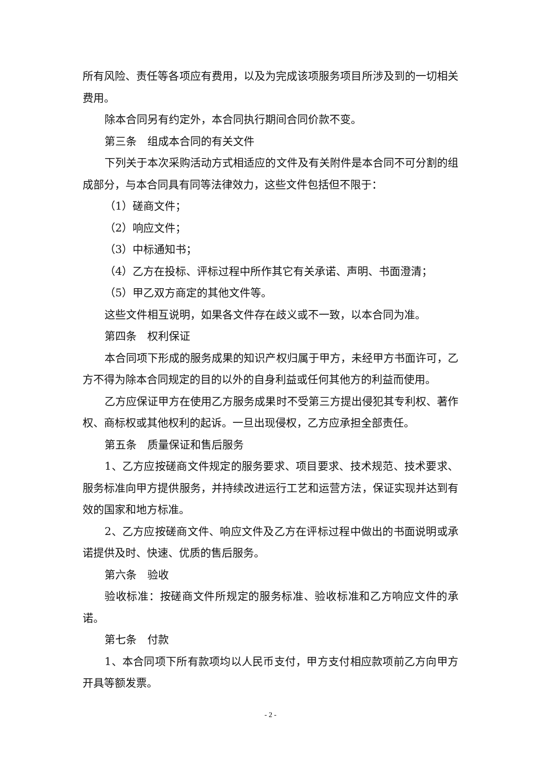所有风险、责任等各项应有费用，以及为完成该项服务项目所涉及到的一切相关费用。
除本合同另有约定外，本合同执行期间合同价款不变。
第三条　组成本合同的有关文件
下列关于本次采购活动方式相适应的文件及有关附件是本合同不可分割的组成部分，与本合同具有同等法律效力，这些文件包括但不限于：
（1）磋商文件；
（2）响应文件；
（3）中标通知书；
（4）乙方在投标、评标过程中所作其它有关承诺、声明、书面澄清；
（5）甲乙双方商定的其他文件等。
这些文件相互说明，如果各文件存在歧义或不一致，以本合同为准。
第四条　权利保证
本合同项下形成的服务成果的知识产权归属于甲方，未经甲方书面许可，乙方不得为除本合同规定的目的以外的自身利益或任何其他方的利益而使用。
乙方应保证甲方在使用乙方服务成果时不受第三方提出侵犯其专利权、著作权、商标权或其他权利的起诉。一旦出现侵权，乙方应承担全部责任。
第五条　质量保证和售后服务
1、乙方应按磋商文件规定的服务要求、项目要求、技术规范、技术要求、服务标准向甲方提供服务，并持续改进运行工艺和运营方法，保证实现并达到有效的国家和地方标准。
2、乙方应按磋商文件、响应文件及乙方在评标过程中做出的书面说明或承诺提供及时、快速、优质的售后服务。
第六条　验收
验收标准：按磋商文件所规定的服务标准、验收标准和乙方响应文件的承诺。
第七条　付款
1、本合同项下所有款项均以人民币支付，甲方支付相应款项前乙方向甲方开具等额发票。
- 2 -